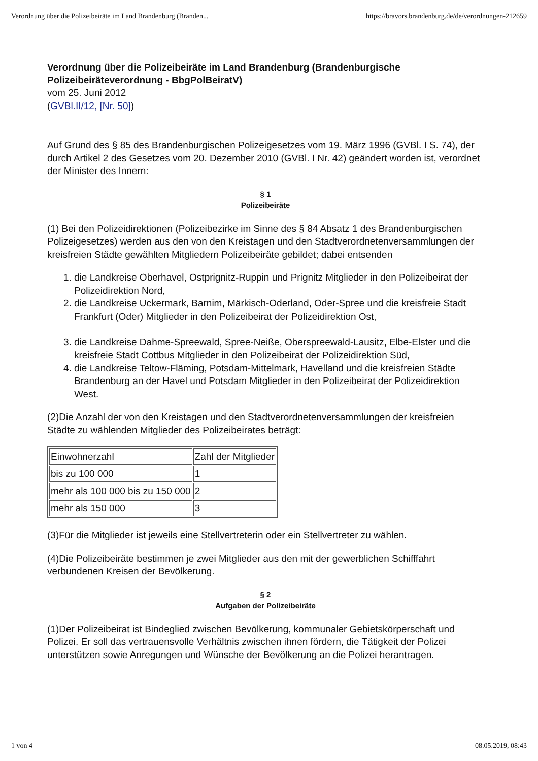Verordnung über die Polizeibeiräte im Land Brandenburg (Branden... https://bravors.brandenburg.de/de/verordnungen-212659
Verordnung über die Polizeibeiräte im Land Brandenburg (Brandenburgische Polizeibeiräteverordnung - BbgPolBeiratV)
vom 25. Juni 2012
(GVBl.II/12, [Nr. 50])
Auf Grund des § 85 des Brandenburgischen Polizeigesetzes vom 19. März 1996 (GVBl. I S. 74), der durch Artikel 2 des Gesetzes vom 20. Dezember 2010 (GVBl. I Nr. 42) geändert worden ist, verordnet der Minister des Innern:
§ 1
Polizeibeiräte
(1) Bei den Polizeidirektionen (Polizeibezirke im Sinne des § 84 Absatz 1 des Brandenburgischen Polizeigesetzes) werden aus den von den Kreistagen und den Stadtverordnetenversammlungen der kreisfreien Städte gewählten Mitgliedern Polizeibeiräte gebildet; dabei entsenden
1. die Landkreise Oberhavel, Ostprignitz-Ruppin und Prignitz Mitglieder in den Polizeibeirat der Polizeidirektion Nord,
2. die Landkreise Uckermark, Barnim, Märkisch-Oderland, Oder-Spree und die kreisfreie Stadt Frankfurt (Oder) Mitglieder in den Polizeibeirat der Polizeidirektion Ost,
3. die Landkreise Dahme-Spreewald, Spree-Neiße, Oberspreewald-Lausitz, Elbe-Elster und die kreisfreie Stadt Cottbus Mitglieder in den Polizeibeirat der Polizeidirektion Süd,
4. die Landkreise Teltow-Fläming, Potsdam-Mittelmark, Havelland und die kreisfreien Städte Brandenburg an der Havel und Potsdam Mitglieder in den Polizeibeirat der Polizeidirektion West.
(2)Die Anzahl der von den Kreistagen und den Stadtverordnetenversammlungen der kreisfreien Städte zu wählenden Mitglieder des Polizeibeirates beträgt:
| Einwohnerzahl | Zahl der Mitglieder |
| bis zu 100 000 | 1 |
| mehr als 100 000 bis zu 150 000 | 2 |
| mehr als 150 000 | 3 |
(3)Für die Mitglieder ist jeweils eine Stellvertreterin oder ein Stellvertreter zu wählen.
(4)Die Polizeibeiräte bestimmen je zwei Mitglieder aus den mit der gewerblichen Schifffahrt verbundenen Kreisen der Bevölkerung.
§ 2
Aufgaben der Polizeibeiräte
(1)Der Polizeibeirat ist Bindeglied zwischen Bevölkerung, kommunaler Gebietskörperschaft und Polizei. Er soll das vertrauensvolle Verhältnis zwischen ihnen fördern, die Tätigkeit der Polizei unterstützen sowie Anregungen und Wünsche der Bevölkerung an die Polizei herantragen.
1 von 4 08.05.2019, 08:43